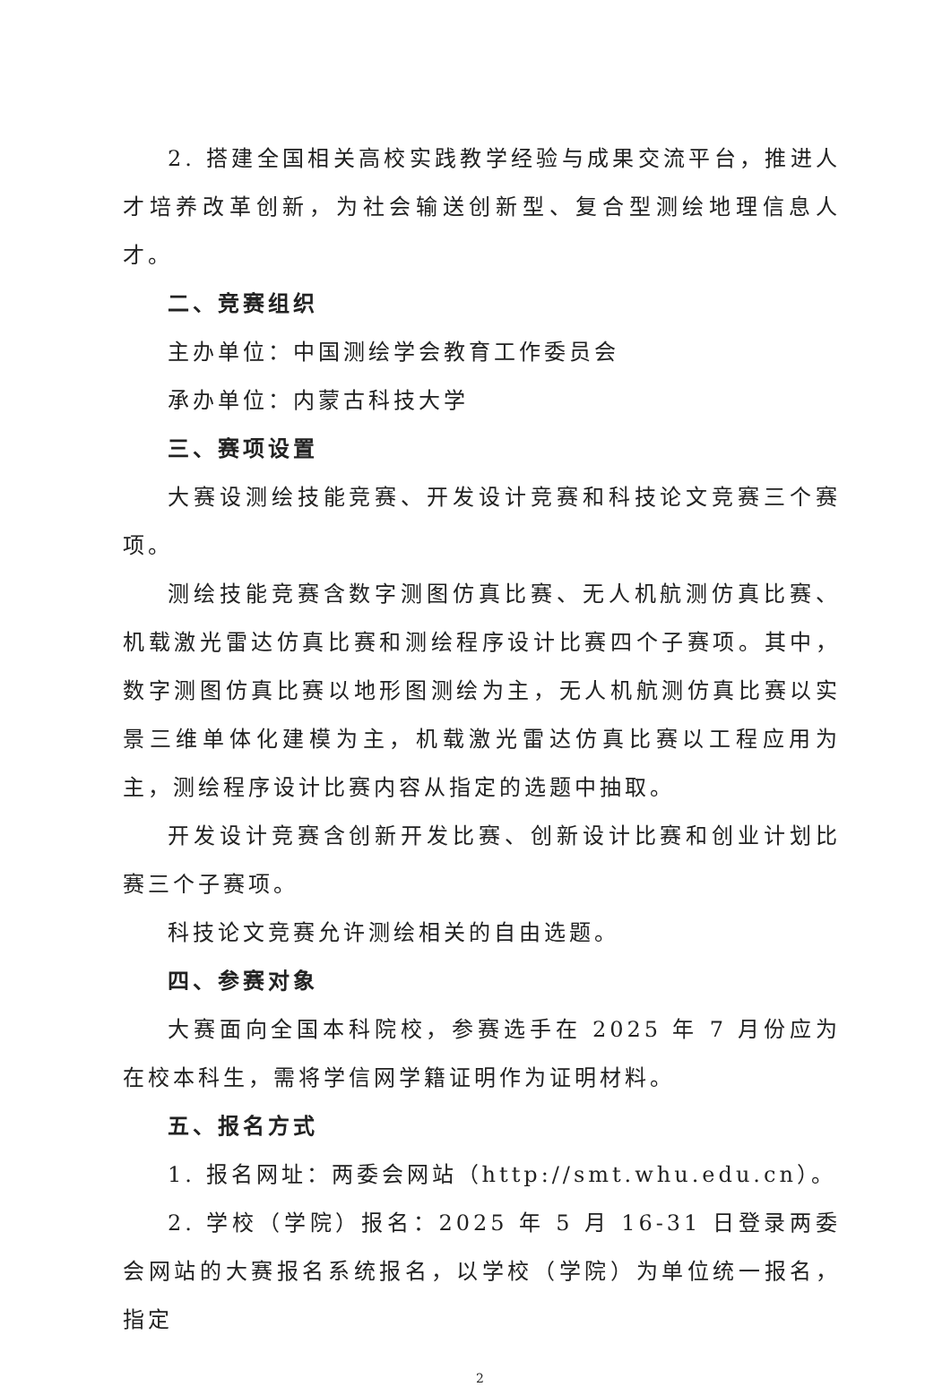2. 搭建全国相关高校实践教学经验与成果交流平台，推进人才培养改革创新，为社会输送创新型、复合型测绘地理信息人才。
二、竞赛组织
主办单位：中国测绘学会教育工作委员会
承办单位：内蒙古科技大学
三、赛项设置
大赛设测绘技能竞赛、开发设计竞赛和科技论文竞赛三个赛项。
测绘技能竞赛含数字测图仿真比赛、无人机航测仿真比赛、机载激光雷达仿真比赛和测绘程序设计比赛四个子赛项。其中，数字测图仿真比赛以地形图测绘为主，无人机航测仿真比赛以实景三维单体化建模为主，机载激光雷达仿真比赛以工程应用为主，测绘程序设计比赛内容从指定的选题中抽取。
开发设计竞赛含创新开发比赛、创新设计比赛和创业计划比赛三个子赛项。
科技论文竞赛允许测绘相关的自由选题。
四、参赛对象
大赛面向全国本科院校，参赛选手在 2025 年 7 月份应为在校本科生，需将学信网学籍证明作为证明材料。
五、报名方式
1. 报名网址：两委会网站（http://smt.whu.edu.cn）。
2. 学校（学院）报名：2025 年 5 月 16-31 日登录两委会网站的大赛报名系统报名，以学校（学院）为单位统一报名，指定
2